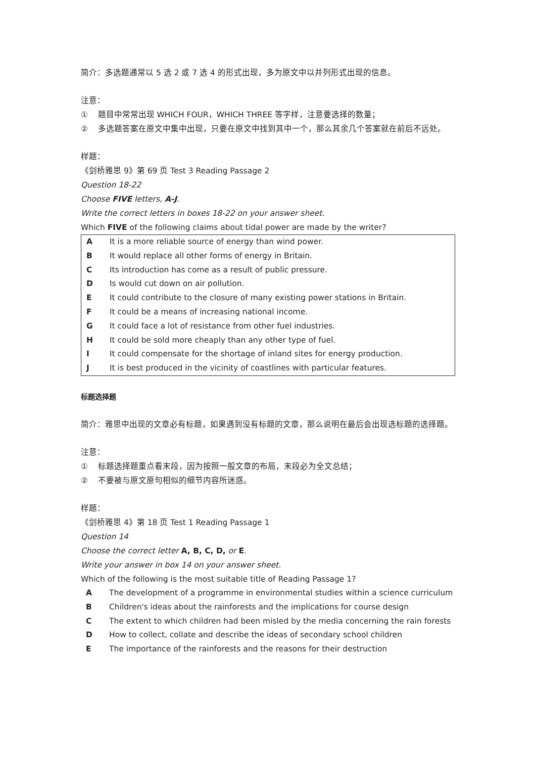简介：多选题通常以 5 选 2 或 7 选 4 的形式出现，多为原文中以并列形式出现的信息。
注意：
① 题目中常常出现 WHICH FOUR，WHICH THREE 等字样，注意要选择的数量；
② 多选题答案在原文中集中出现，只要在原文中找到其中一个，那么其余几个答案就在前后不远处。
样题：
《剑桥雅思 9》第 69 页 Test 3 Reading Passage 2
Question 18-22
Choose FIVE letters, A-J.
Write the correct letters in boxes 18-22 on your answer sheet.
Which FIVE of the following claims about tidal power are made by the writer?
| A | It is a more reliable source of energy than wind power. |
| B | It would replace all other forms of energy in Britain. |
| C | Its introduction has come as a result of public pressure. |
| D | Is would cut down on air pollution. |
| E | It could contribute to the closure of many existing power stations in Britain. |
| F | It could be a means of increasing national income. |
| G | It could face a lot of resistance from other fuel industries. |
| H | It could be sold more cheaply than any other type of fuel. |
| I | It could compensate for the shortage of inland sites for energy production. |
| J | It is best produced in the vicinity of coastlines with particular features. |
标题选择题
简介：雅思中出现的文章必有标题，如果遇到没有标题的文章，那么说明在最后会出现选标题的选择题。
注意：
① 标题选择题重点看末段，因为按照一般文章的布局，末段必为全文总结；
② 不要被与原文原句相似的细节内容所迷惑。
样题：
《剑桥雅思 4》第 18 页 Test 1 Reading Passage 1
Question 14
Choose the correct letter A, B, C, D, or E.
Write your answer in box 14 on your answer sheet.
Which of the following is the most suitable title of Reading Passage 1?
| A | The development of a programme in environmental studies within a science curriculum |
| B | Children's ideas about the rainforests and the implications for course design |
| C | The extent to which children had been misled by the media concerning the rain forests |
| D | How to collect, collate and describe the ideas of secondary school children |
| E | The importance of the rainforests and the reasons for their destruction |